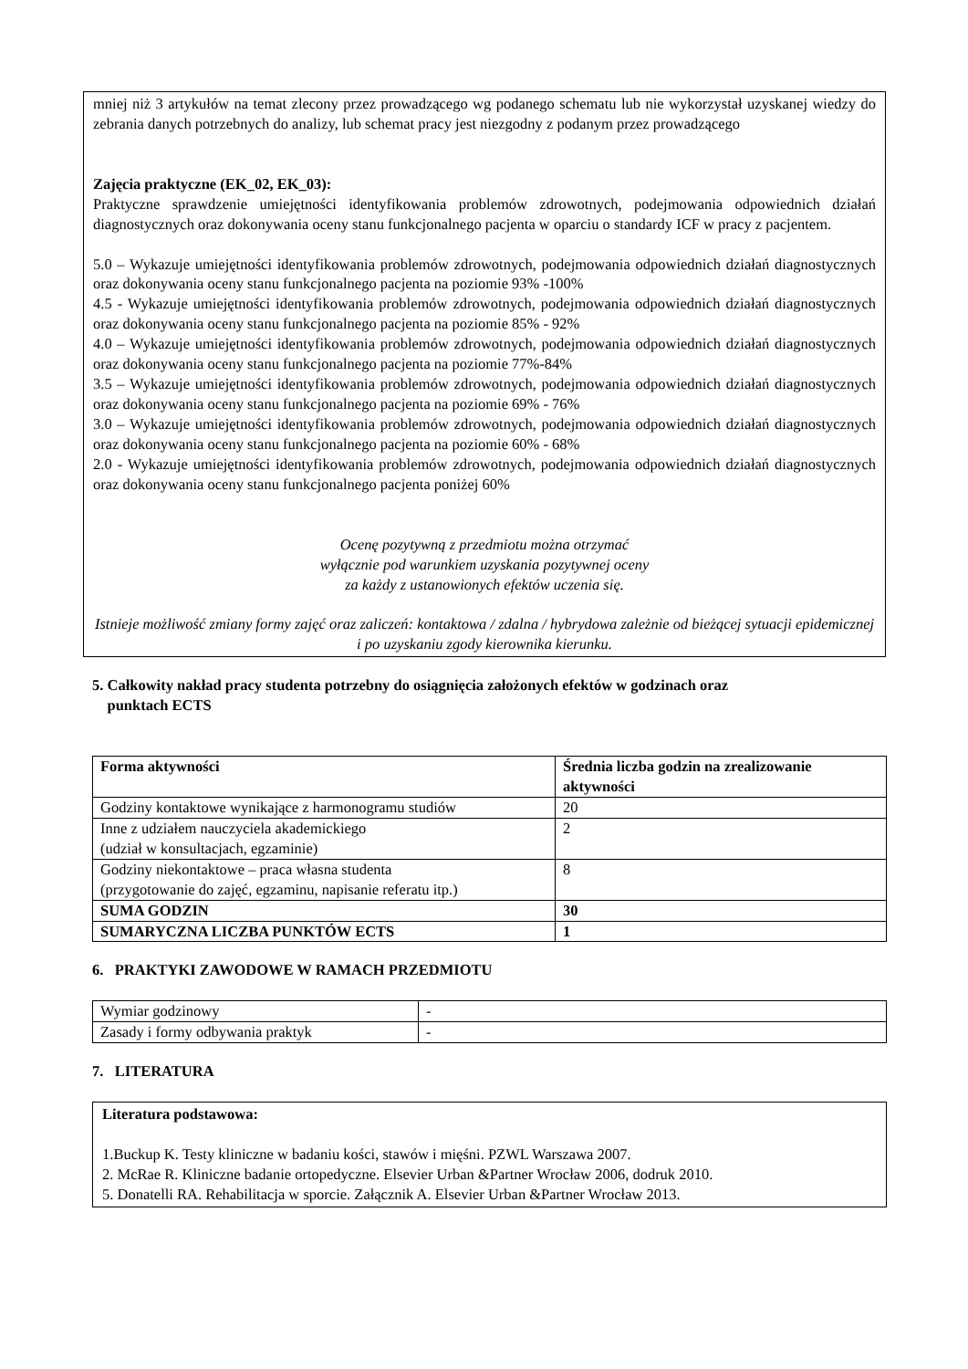mniej niż 3 artykułów na temat zlecony przez prowadzącego wg podanego schematu lub nie wykorzystał uzyskanej wiedzy do zebrania danych potrzebnych do analizy, lub schemat pracy jest niezgodny z podanym przez prowadzącego
Zajęcia praktyczne (EK_02, EK_03):
Praktyczne sprawdzenie umiejętności identyfikowania problemów zdrowotnych, podejmowania odpowiednich działań diagnostycznych oraz dokonywania oceny stanu funkcjonalnego pacjenta w oparciu o standardy ICF w pracy z pacjentem.
5.0 – Wykazuje umiejętności identyfikowania problemów zdrowotnych, podejmowania odpowiednich działań diagnostycznych oraz dokonywania oceny stanu funkcjonalnego pacjenta na poziomie 93% -100%
4.5 - Wykazuje umiejętności identyfikowania problemów zdrowotnych, podejmowania odpowiednich działań diagnostycznych oraz dokonywania oceny stanu funkcjonalnego pacjenta na poziomie 85% - 92%
4.0 – Wykazuje umiejętności identyfikowania problemów zdrowotnych, podejmowania odpowiednich działań diagnostycznych oraz dokonywania oceny stanu funkcjonalnego pacjenta na poziomie 77%-84%
3.5 – Wykazuje umiejętności identyfikowania problemów zdrowotnych, podejmowania odpowiednich działań diagnostycznych oraz dokonywania oceny stanu funkcjonalnego pacjenta na poziomie 69% - 76%
3.0 – Wykazuje umiejętności identyfikowania problemów zdrowotnych, podejmowania odpowiednich działań diagnostycznych oraz dokonywania oceny stanu funkcjonalnego pacjenta na poziomie 60% - 68%
2.0 - Wykazuje umiejętności identyfikowania problemów zdrowotnych, podejmowania odpowiednich działań diagnostycznych oraz dokonywania oceny stanu funkcjonalnego pacjenta poniżej 60%
Ocenę pozytywną z przedmiotu można otrzymać
wyłącznie pod warunkiem uzyskania pozytywnej oceny
za każdy z ustanowionych efektów uczenia się.
Istnieje możliwość zmiany formy zajęć oraz zaliczeń: kontaktowa / zdalna / hybrydowa zależnie od bieżącej sytuacji epidemicznej i po uzyskaniu zgody kierownika kierunku.
5. Całkowity nakład pracy studenta potrzebny do osiągnięcia założonych efektów w godzinach oraz
punktach ECTS
| Forma aktywności | Średnia liczba godzin na zrealizowanie aktywności |
| --- | --- |
| Godziny kontaktowe wynikające z harmonogramu studiów | 20 |
| Inne z udziałem nauczyciela akademickiego (udział w konsultacjach, egzaminie) | 2 |
| Godziny niekontaktowe – praca własna studenta (przygotowanie do zajęć, egzaminu, napisanie referatu itp.) | 8 |
| SUMA GODZIN | 30 |
| SUMARYCZNA LICZBA PUNKTÓW ECTS | 1 |
6. PRAKTYKI ZAWODOWE W RAMACH PRZEDMIOTU
| Wymiar godzinowy | - |
| Zasady i formy odbywania praktyk | - |
7. LITERATURA
Literatura podstawowa:
1.Buckup K. Testy kliniczne w badaniu kości, stawów i mięśni. PZWL Warszawa 2007.
2. McRae R. Kliniczne badanie ortopedyczne. Elsevier Urban &Partner Wrocław 2006, dodruk 2010.
5. Donatelli RA. Rehabilitacja w sporcie. Załącznik A. Elsevier Urban &Partner Wrocław 2013.